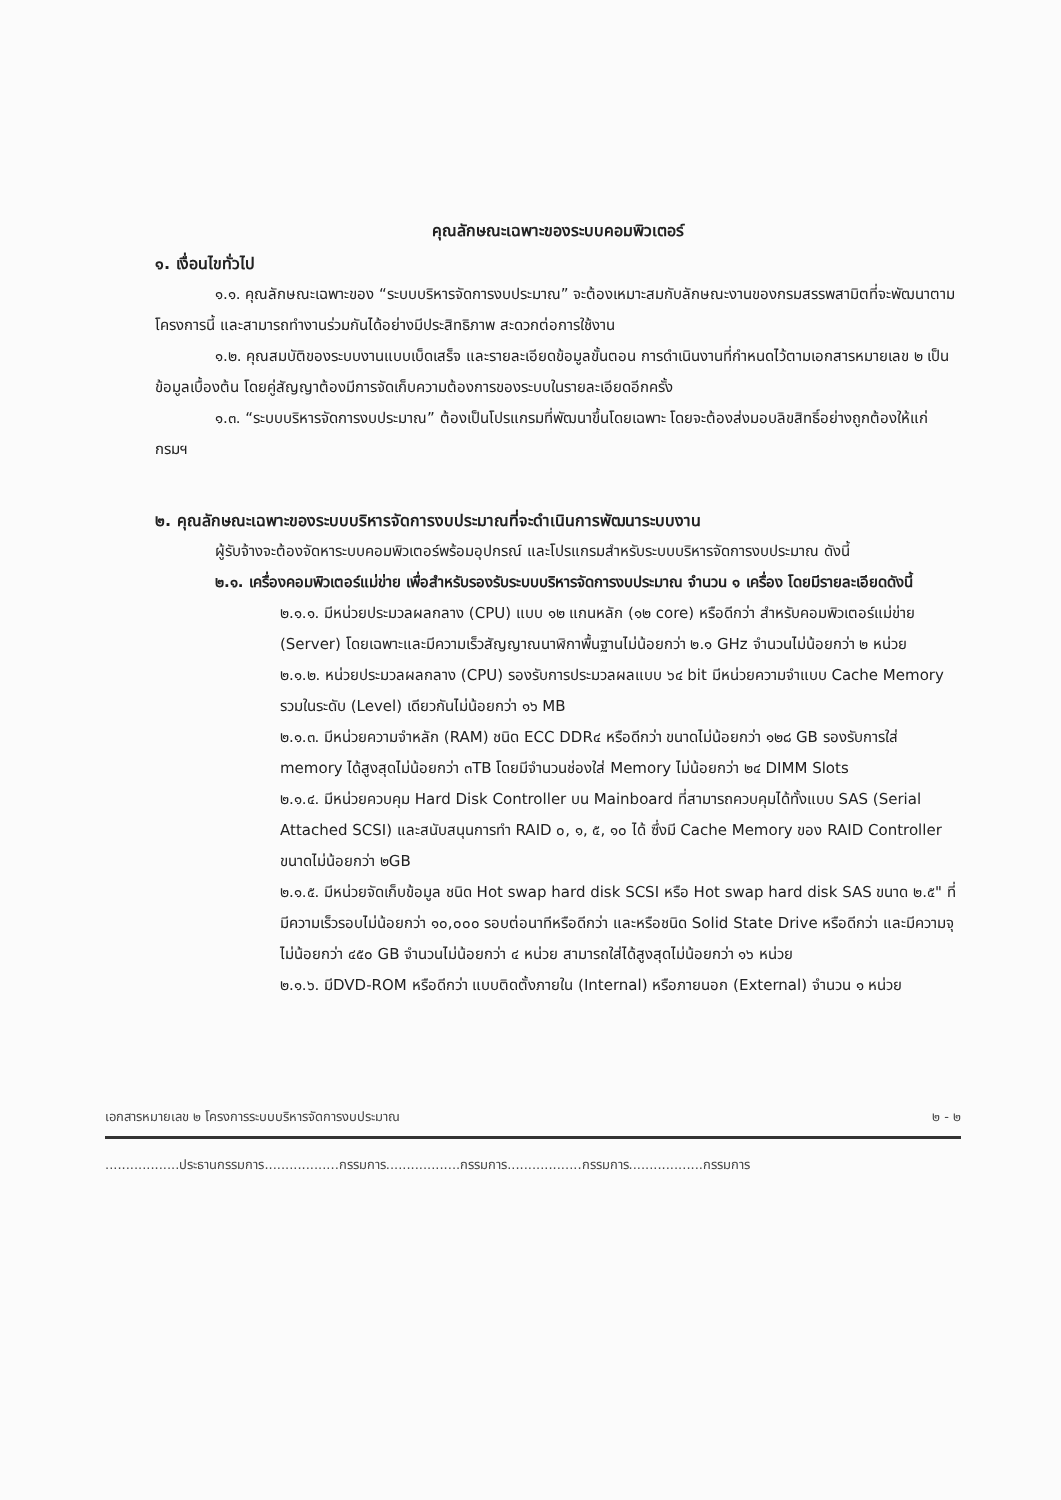คุณลักษณะเฉพาะของระบบคอมพิวเตอร์
๑. เงื่อนไขทั่วไป
๑.๑. คุณลักษณะเฉพาะของ “ระบบบริหารจัดการงบประมาณ” จะต้องเหมาะสมกับลักษณะงานของกรมสรรพสามิตที่จะพัฒนาตามโครงการนี้ และสามารถทำงานร่วมกันได้อย่างมีประสิทธิภาพ สะดวกต่อการใช้งาน
๑.๒. คุณสมบัติของระบบงานแบบเบ็ดเสร็จ และรายละเอียดข้อมูลขั้นตอน การดำเนินงานที่กำหนดไว้ตามเอกสารหมายเลข ๒ เป็นข้อมูลเบื้องต้น โดยคู่สัญญาต้องมีการจัดเก็บความต้องการของระบบในรายละเอียดอีกครั้ง
๑.๓. “ระบบบริหารจัดการงบประมาณ” ต้องเป็นโปรแกรมที่พัฒนาขึ้นโดยเฉพาะ โดยจะต้องส่งมอบลิขสิทธิ์อย่างถูกต้องให้แก่กรมฯ
๒. คุณลักษณะเฉพาะของระบบบริหารจัดการงบประมาณที่จะดำเนินการพัฒนาระบบงาน
ผู้รับจ้างจะต้องจัดหาระบบคอมพิวเตอร์พร้อมอุปกรณ์ และโปรแกรมสำหรับระบบบริหารจัดการงบประมาณ ดังนี้
๒.๑. เครื่องคอมพิวเตอร์แม่ข่าย เพื่อสำหรับรองรับระบบบริหารจัดการงบประมาณ จำนวน ๑ เครื่อง โดยมีรายละเอียดดังนี้
๒.๑.๑. มีหน่วยประมวลผลกลาง (CPU) แบบ ๑๒ แกนหลัก (๑๒ core) หรือดีกว่า สำหรับคอมพิวเตอร์แม่ข่าย (Server) โดยเฉพาะและมีความเร็วสัญญาณนาฬิกาพื้นฐานไม่น้อยกว่า ๒.๑ GHz จำนวนไม่น้อยกว่า ๒ หน่วย
๒.๑.๒. หน่วยประมวลผลกลาง (CPU) รองรับการประมวลผลแบบ ๖๔ bit มีหน่วยความจำแบบ Cache Memory รวมในระดับ (Level) เดียวกันไม่น้อยกว่า ๑๖ MB
๒.๑.๓. มีหน่วยความจำหลัก (RAM) ชนิด ECC DDR๔ หรือดีกว่า ขนาดไม่น้อยกว่า ๑๒๘ GB รองรับการใส่ memory ได้สูงสุดไม่น้อยกว่า ๓TB โดยมีจำนวนช่องใส่ Memory ไม่น้อยกว่า ๒๔ DIMM Slots
๒.๑.๔. มีหน่วยควบคุม Hard Disk Controller บน Mainboard ที่สามารถควบคุมได้ทั้งแบบ SAS (Serial Attached SCSI) และสนับสนุนการทำ RAID ๐, ๑, ๕, ๑๐ ได้ ซึ่งมี Cache Memory ของ RAID Controller ขนาดไม่น้อยกว่า ๒GB
๒.๑.๕. มีหน่วยจัดเก็บข้อมูล ชนิด Hot swap hard disk SCSI หรือ Hot swap hard disk SAS ขนาด ๒.๕" ที่มีความเร็วรอบไม่น้อยกว่า ๑๐,๐๐๐ รอบต่อนาทีหรือดีกว่า และหรือชนิด Solid State Drive หรือดีกว่า และมีความจุไม่น้อยกว่า ๔๕๐ GB จำนวนไม่น้อยกว่า ๔ หน่วย สามารถใส่ได้สูงสุดไม่น้อยกว่า ๑๖ หน่วย
๒.๑.๖. มีDVD-ROM หรือดีกว่า แบบติดตั้งภายใน (Internal) หรือภายนอก (External) จำนวน ๑ หน่วย
เอกสารหมายเลข ๒ โครงการระบบบริหารจัดการงบประมาณ ๒ - ๒
..................ประธานกรรมการ..................กรรมการ..................กรรมการ..................กรรมการ..................กรรมการ